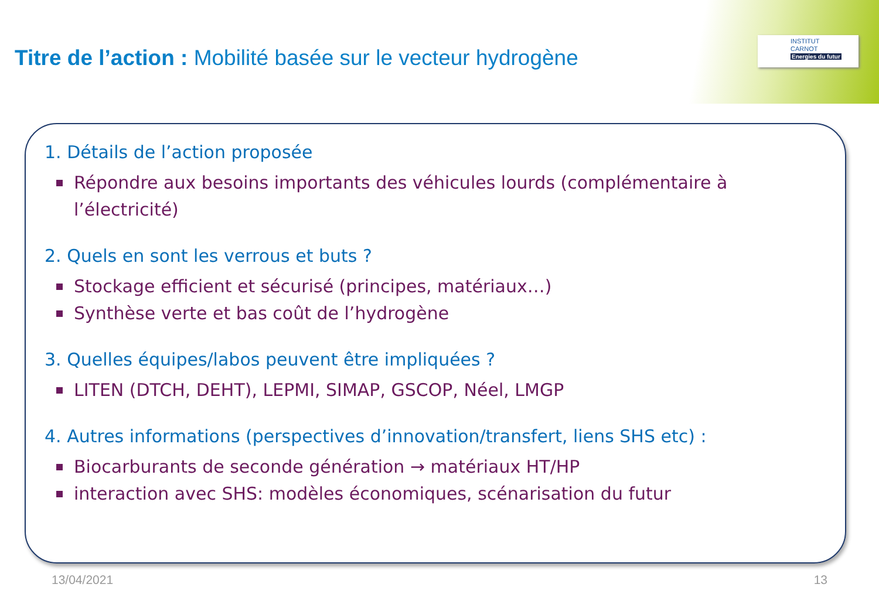INSTITUT
CARNOT
Energies du futur
Titre de l’action : Mobilité basée sur le vecteur hydrogène
1. Détails de l’action proposée
Répondre aux besoins importants des véhicules lourds (complémentaire à l’électricité)
2. Quels en sont les verrous et buts ?
Stockage efficient et sécurisé (principes, matériaux…)
Synthèse verte et bas coût de l’hydrogène
3. Quelles équipes/labos peuvent être impliquées ?
LITEN (DTCH, DEHT), LEPMI, SIMAP, GSCOP, Néel, LMGP
4. Autres informations (perspectives d’innovation/transfert, liens SHS etc) :
Biocarburants de seconde génération → matériaux HT/HP
interaction avec SHS: modèles économiques, scénarisation du futur
13/04/2021 13